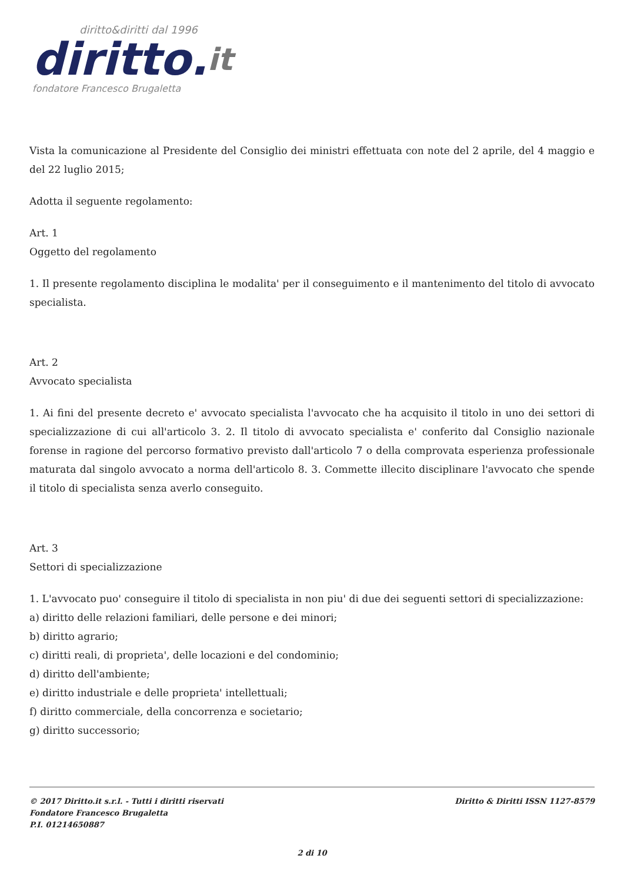diritto&diritti dal 1996
diritto.it
fondatore Francesco Brugaletta
Vista la comunicazione al Presidente del Consiglio dei ministri effettuata con note del 2 aprile, del 4 maggio e del 22 luglio 2015;
Adotta il seguente regolamento:
Art. 1
Oggetto del regolamento
1. Il presente regolamento disciplina le modalita' per il conseguimento e il mantenimento del titolo di avvocato specialista.
Art. 2
Avvocato specialista
1. Ai fini del presente decreto e' avvocato specialista l'avvocato che ha acquisito il titolo in uno dei settori di specializzazione di cui all'articolo 3. 2. Il titolo di avvocato specialista e' conferito dal Consiglio nazionale forense in ragione del percorso formativo previsto dall'articolo 7 o della comprovata esperienza professionale maturata dal singolo avvocato a norma dell'articolo 8. 3. Commette illecito disciplinare l'avvocato che spende il titolo di specialista senza averlo conseguito.
Art. 3
Settori di specializzazione
1. L'avvocato puo' conseguire il titolo di specialista in non piu' di due dei seguenti settori di specializzazione:
a) diritto delle relazioni familiari, delle persone e dei minori;
b) diritto agrario;
c) diritti reali, di proprieta', delle locazioni e del condominio;
d) diritto dell'ambiente;
e) diritto industriale e delle proprieta' intellettuali;
f) diritto commerciale, della concorrenza e societario;
g) diritto successorio;
© 2017 Diritto.it s.r.l. - Tutti i diritti riservati
Fondatore Francesco Brugaletta
P.I. 01214650887
Diritto & Diritti ISSN 1127-8579
2 di 10